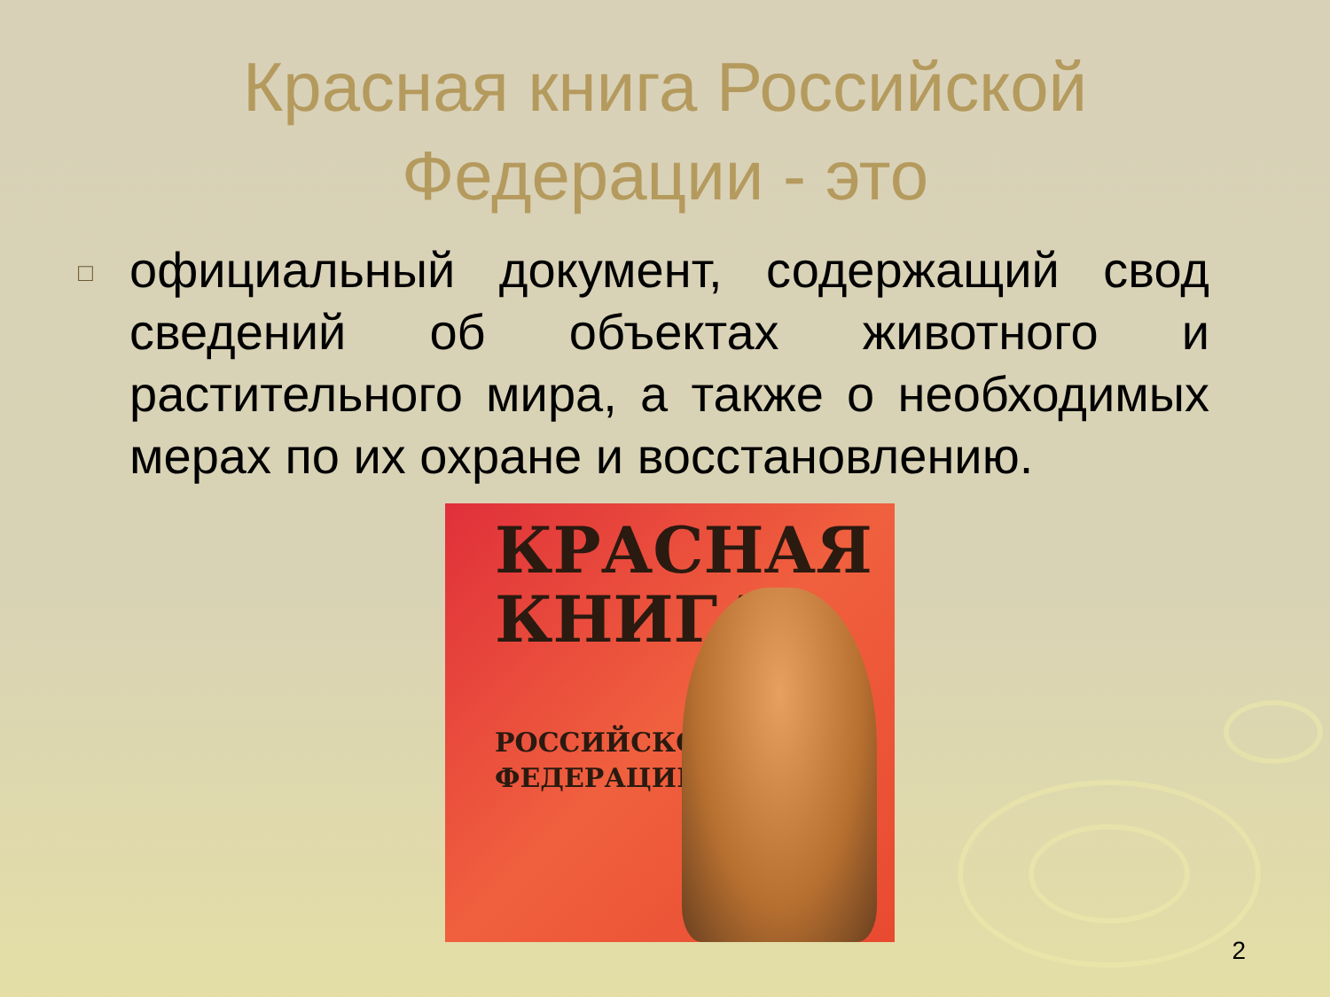Красная книга Российской
Федерации - это
□
официальный документ, содержащий свод сведений об объектах животного и растительного мира, а также о необходимых мерах по их охране и восстановлению.
КРАСНАЯ
КНИГА
РОССИЙСКОЙ
ФЕДЕРАЦИИ
2